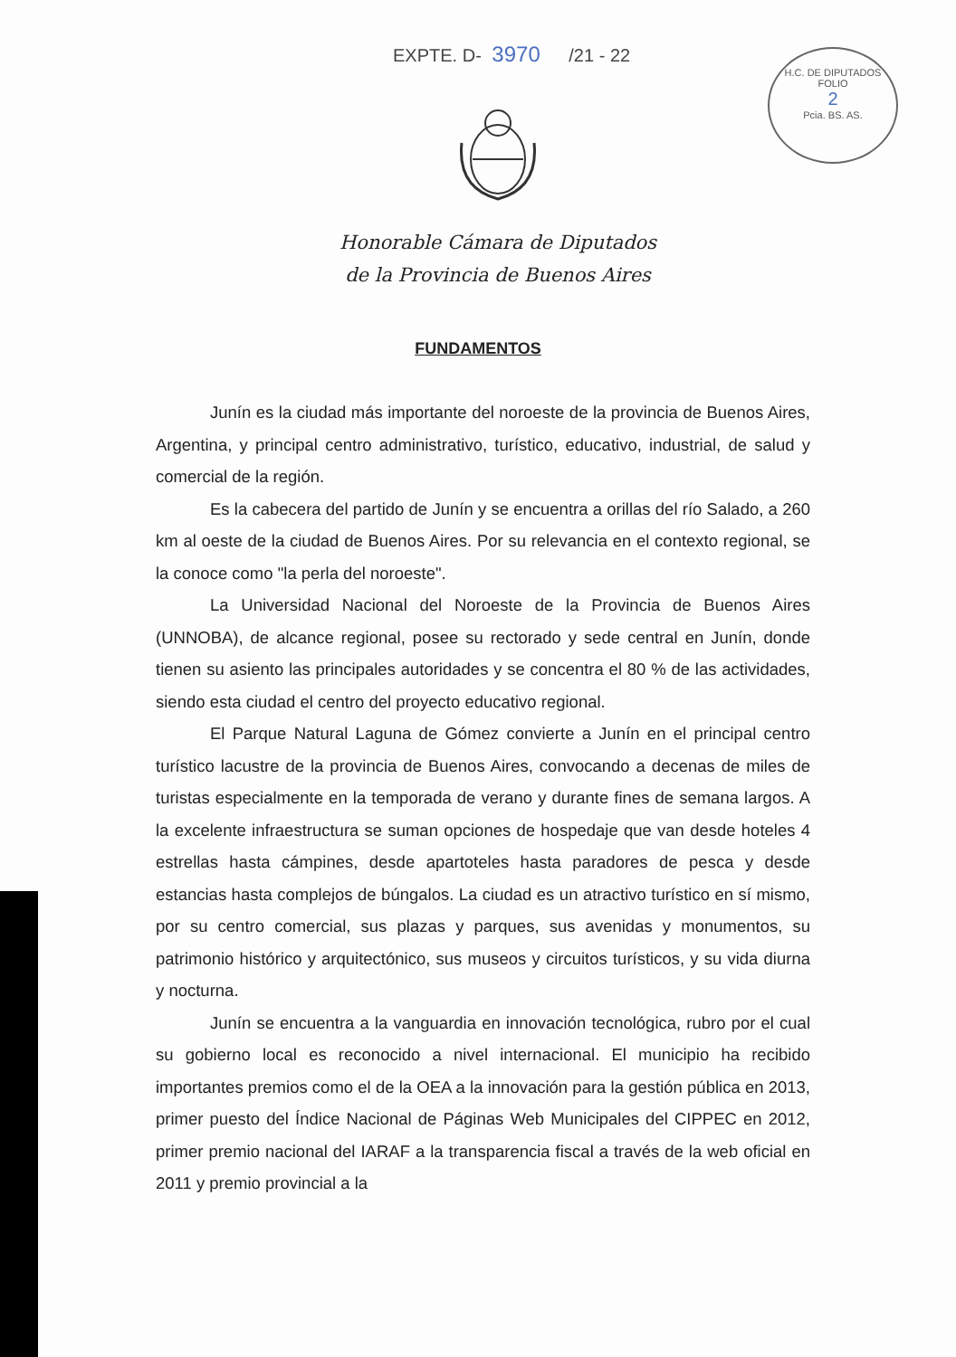EXPTE. D- 3970 /21 - 22
H.C. DE DIPUTADOS
FOLIO
2
Pcia. BS. AS.
Honorable Cámara de Diputados
de la Provincia de Buenos Aires
FUNDAMENTOS
Junín es la ciudad más importante del noroeste de la provincia de Buenos Aires, Argentina, y principal centro administrativo, turístico, educativo, industrial, de salud y comercial de la región.
Es la cabecera del partido de Junín y se encuentra a orillas del río Salado, a 260 km al oeste de la ciudad de Buenos Aires. Por su relevancia en el contexto regional, se la conoce como "la perla del noroeste".
La Universidad Nacional del Noroeste de la Provincia de Buenos Aires (UNNOBA), de alcance regional, posee su rectorado y sede central en Junín, donde tienen su asiento las principales autoridades y se concentra el 80 % de las actividades, siendo esta ciudad el centro del proyecto educativo regional.
El Parque Natural Laguna de Gómez convierte a Junín en el principal centro turístico lacustre de la provincia de Buenos Aires, convocando a decenas de miles de turistas especialmente en la temporada de verano y durante fines de semana largos. A la excelente infraestructura se suman opciones de hospedaje que van desde hoteles 4 estrellas hasta cámpines, desde apartoteles hasta paradores de pesca y desde estancias hasta complejos de búngalos. La ciudad es un atractivo turístico en sí mismo, por su centro comercial, sus plazas y parques, sus avenidas y monumentos, su patrimonio histórico y arquitectónico, sus museos y circuitos turísticos, y su vida diurna y nocturna.
Junín se encuentra a la vanguardia en innovación tecnológica, rubro por el cual su gobierno local es reconocido a nivel internacional. El municipio ha recibido importantes premios como el de la OEA a la innovación para la gestión pública en 2013, primer puesto del Índice Nacional de Páginas Web Municipales del CIPPEC en 2012, primer premio nacional del IARAF a la transparencia fiscal a través de la web oficial en 2011 y premio provincial a la